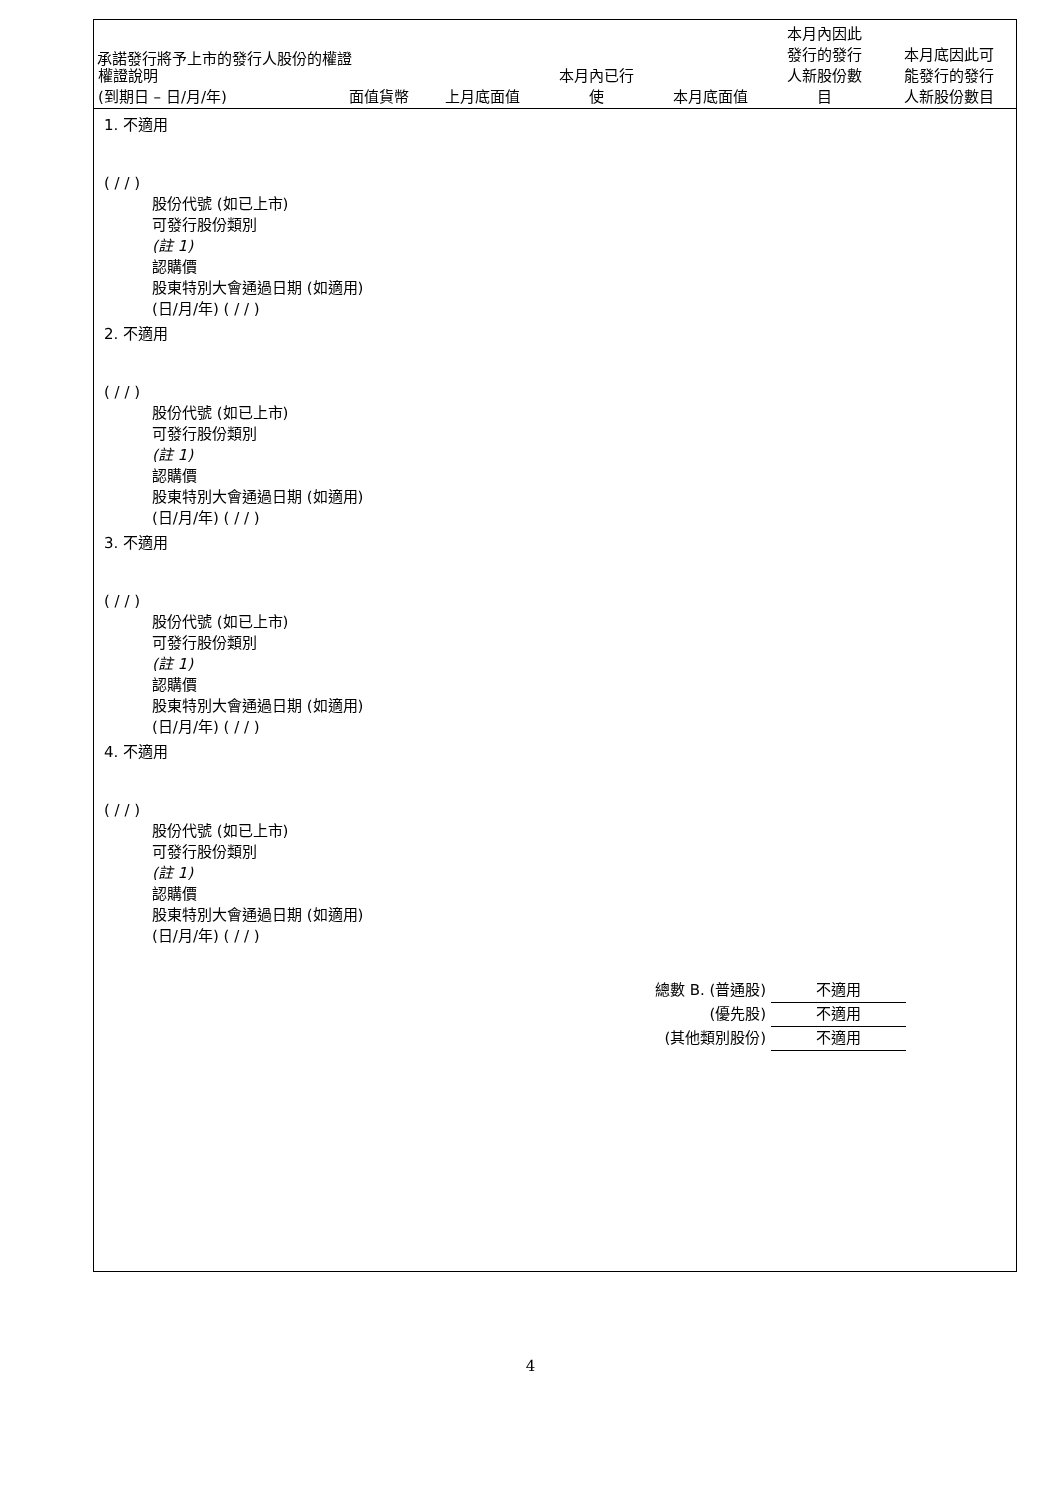承諾發行將予上市的發行人股份的權證
| 權證說明 (到期日 – 日/月/年) | 面值貨幣 | 上月底面值 | 本月內已行 使 | 本月底面值 | 本月內因此 發行的發行 人新股份數 目 | 本月底因此可 能發行的發行 人新股份數目 |
| --- | --- | --- | --- | --- | --- | --- |
1. 不適用
( / / )
股份代號 (如已上市)
可發行股份類別
(註 1)
認購價
股東特別大會通過日期 (如適用)
(日/月/年) ( / / )
2. 不適用
( / / )
股份代號 (如已上市)
可發行股份類別
(註 1)
認購價
股東特別大會通過日期 (如適用)
(日/月/年) ( / / )
3. 不適用
( / / )
股份代號 (如已上市)
可發行股份類別
(註 1)
認購價
股東特別大會通過日期 (如適用)
(日/月/年) ( / / )
4. 不適用
( / / )
股份代號 (如已上市)
可發行股份類別
(註 1)
認購價
股東特別大會通過日期 (如適用)
(日/月/年) ( / / )
總數 B. (普通股) 不適用
(優先股) 不適用
(其他類別股份) 不適用
4